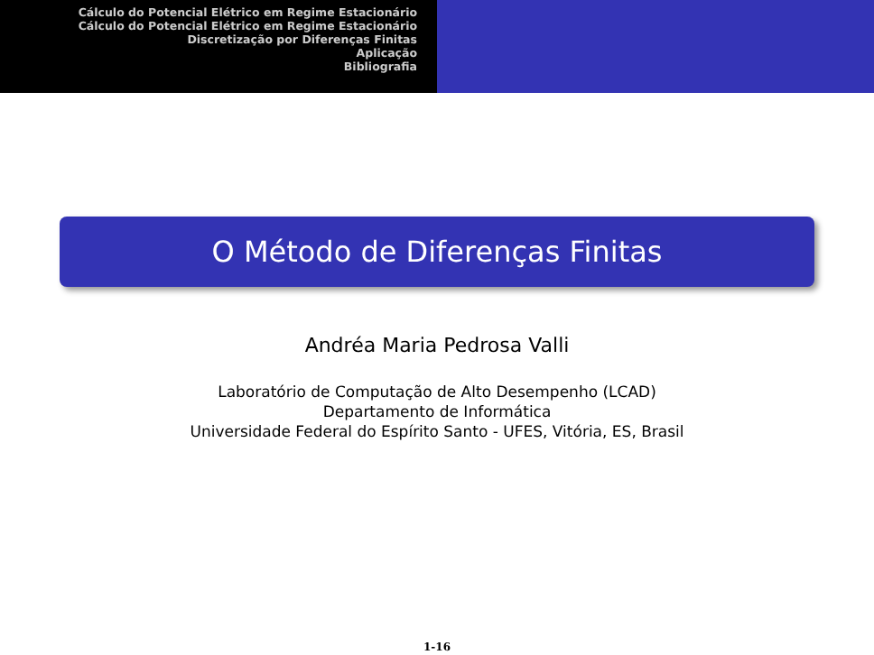Cálculo do Potencial Elétrico em Regime Estacionário
Cálculo do Potencial Elétrico em Regime Estacionário
Discretização por Diferenças Finitas
Aplicação
Bibliografia
O Método de Diferenças Finitas
Andréa Maria Pedrosa Valli
Laboratório de Computação de Alto Desempenho (LCAD)
Departamento de Informática
Universidade Federal do Espírito Santo - UFES, Vitória, ES, Brasil
1-16